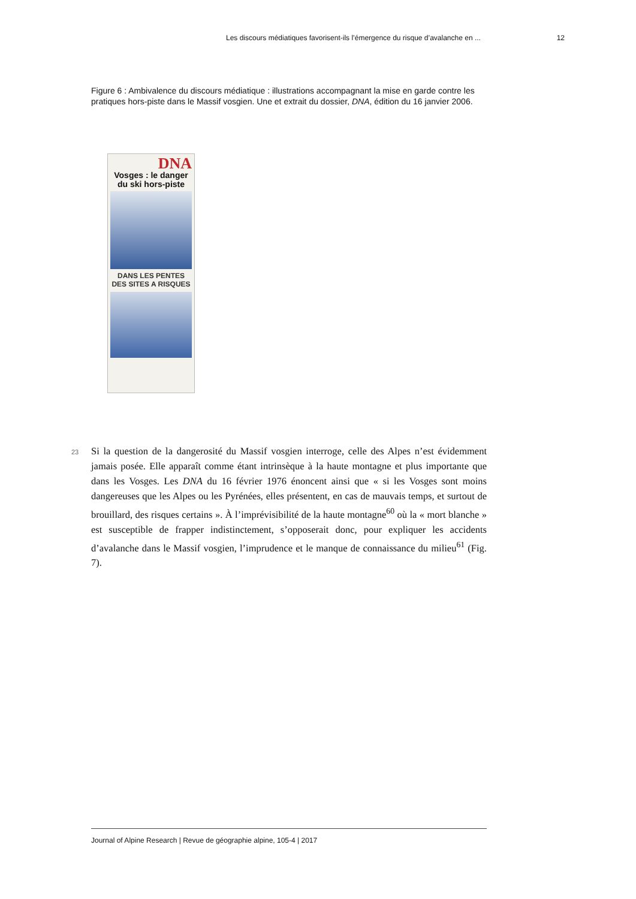Les discours médiatiques favorisent-ils l’émergence du risque d’avalanche en ... 12
Figure 6 : Ambivalence du discours médiatique : illustrations accompagnant la mise en garde contre les pratiques hors-piste dans le Massif vosgien. Une et extrait du dossier, DNA, édition du 16 janvier 2006.
DNA
Vosges : le danger du ski hors-piste
DANS LES PENTES DES SITES A RISQUES
23 Si la question de la dangerosité du Massif vosgien interroge, celle des Alpes n’est évidemment jamais posée. Elle apparaît comme étant intrinsèque à la haute montagne et plus importante que dans les Vosges. Les DNA du 16 février 1976 énoncent ainsi que « si les Vosges sont moins dangereuses que les Alpes ou les Pyrénées, elles présentent, en cas de mauvais temps, et surtout de brouillard, des risques certains ». À l’imprévisibilité de la haute montagne<sup>60</sup> où la « mort blanche » est susceptible de frapper indistinctement, s’opposerait donc, pour expliquer les accidents d’avalanche dans le Massif vosgien, l’imprudence et le manque de connaissance du milieu<sup>61</sup> (Fig. 7).
Journal of Alpine Research | Revue de géographie alpine, 105-4 | 2017